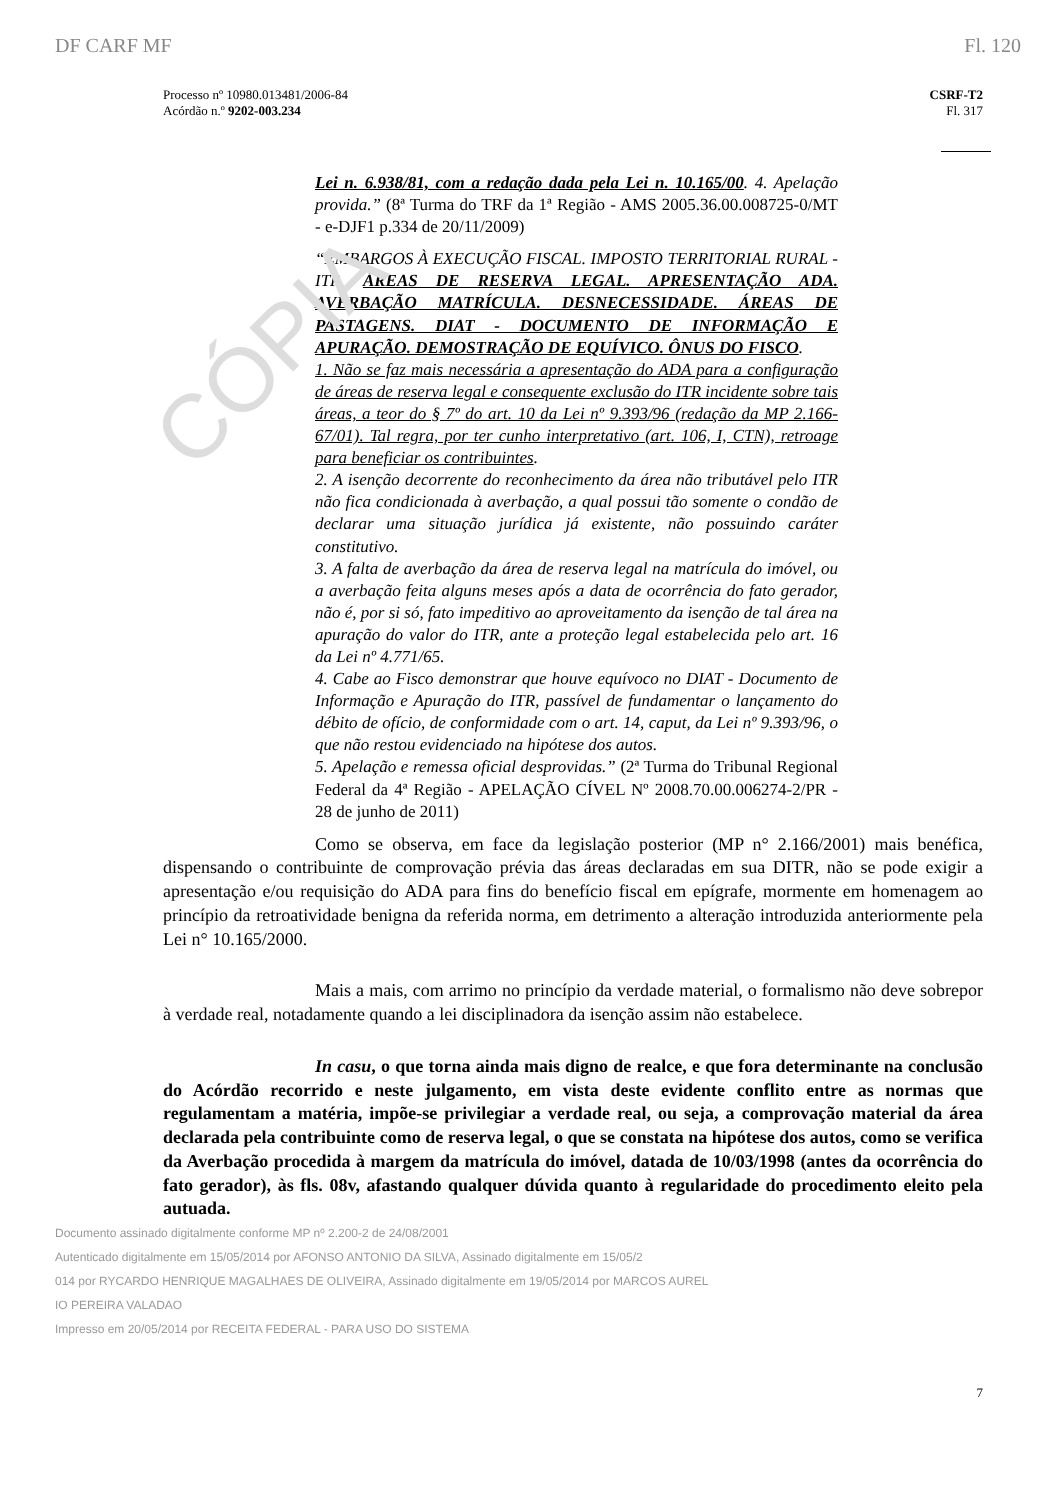CÓPIA
DF CARF MF Fl. 120
Processo nº 10980.013481/2006-84
Acórdão n.º 9202-003.234
CSRF-T2
Fl. 317
Lei n. 6.938/81, com a redação dada pela Lei n. 10.165/00. 4. Apelação provida.” (8ª Turma do TRF da 1ª Região - AMS 2005.36.00.008725-0/MT - e-DJF1 p.334 de 20/11/2009)
“EMBARGOS À EXECUÇÃO FISCAL. IMPOSTO TERRITORIAL RURAL - ITR. ÁREAS DE RESERVA LEGAL. APRESENTAÇÃO ADA. AVERBAÇÃO MATRÍCULA. DESNECESSIDADE. ÁREAS DE PASTAGENS. DIAT - DOCUMENTO DE INFORMAÇÃO E APURAÇÃO. DEMOSTRAÇÃO DE EQUÍVICO. ÔNUS DO FISCO.
1. Não se faz mais necessária a apresentação do ADA para a configuração de áreas de reserva legal e consequente exclusão do ITR incidente sobre tais áreas, a teor do § 7º do art. 10 da Lei nº 9.393/96 (redação da MP 2.166-67/01). Tal regra, por ter cunho interpretativo (art. 106, I, CTN), retroage para beneficiar os contribuintes.
2. A isenção decorrente do reconhecimento da área não tributável pelo ITR não fica condicionada à averbação, a qual possui tão somente o condão de declarar uma situação jurídica já existente, não possuindo caráter constitutivo.
3. A falta de averbação da área de reserva legal na matrícula do imóvel, ou a averbação feita alguns meses após a data de ocorrência do fato gerador, não é, por si só, fato impeditivo ao aproveitamento da isenção de tal área na apuração do valor do ITR, ante a proteção legal estabelecida pelo art. 16 da Lei nº 4.771/65.
4. Cabe ao Fisco demonstrar que houve equívoco no DIAT - Documento de Informação e Apuração do ITR, passível de fundamentar o lançamento do débito de ofício, de conformidade com o art. 14, caput, da Lei nº 9.393/96, o que não restou evidenciado na hipótese dos autos.
5. Apelação e remessa oficial desprovidas.” (2ª Turma do Tribunal Regional Federal da 4ª Região - APELAÇÃO CÍVEL Nº 2008.70.00.006274-2/PR - 28 de junho de 2011)
Como se observa, em face da legislação posterior (MP n° 2.166/2001) mais benéfica, dispensando o contribuinte de comprovação prévia das áreas declaradas em sua DITR, não se pode exigir a apresentação e/ou requisição do ADA para fins do benefício fiscal em epígrafe, mormente em homenagem ao princípio da retroatividade benigna da referida norma, em detrimento a alteração introduzida anteriormente pela Lei n° 10.165/2000.
Mais a mais, com arrimo no princípio da verdade material, o formalismo não deve sobrepor à verdade real, notadamente quando a lei disciplinadora da isenção assim não estabelece.
In casu, o que torna ainda mais digno de realce, e que fora determinante na conclusão do Acórdão recorrido e neste julgamento, em vista deste evidente conflito entre as normas que regulamentam a matéria, impõe-se privilegiar a verdade real, ou seja, a comprovação material da área declarada pela contribuinte como de reserva legal, o que se constata na hipótese dos autos, como se verifica da Averbação procedida à margem da matrícula do imóvel, datada de 10/03/1998 (antes da ocorrência do fato gerador), às fls. 08v, afastando qualquer dúvida quanto à regularidade do procedimento eleito pela autuada.
Documento assinado digitalmente conforme MP nº 2.200-2 de 24/08/2001
Autenticado digitalmente em 15/05/2014 por AFONSO ANTONIO DA SILVA, Assinado digitalmente em 15/05/2
014 por RYCARDO HENRIQUE MAGALHAES DE OLIVEIRA, Assinado digitalmente em 19/05/2014 por MARCOS AUREL
IO PEREIRA VALADAO
Impresso em 20/05/2014 por RECEITA FEDERAL - PARA USO DO SISTEMA
7